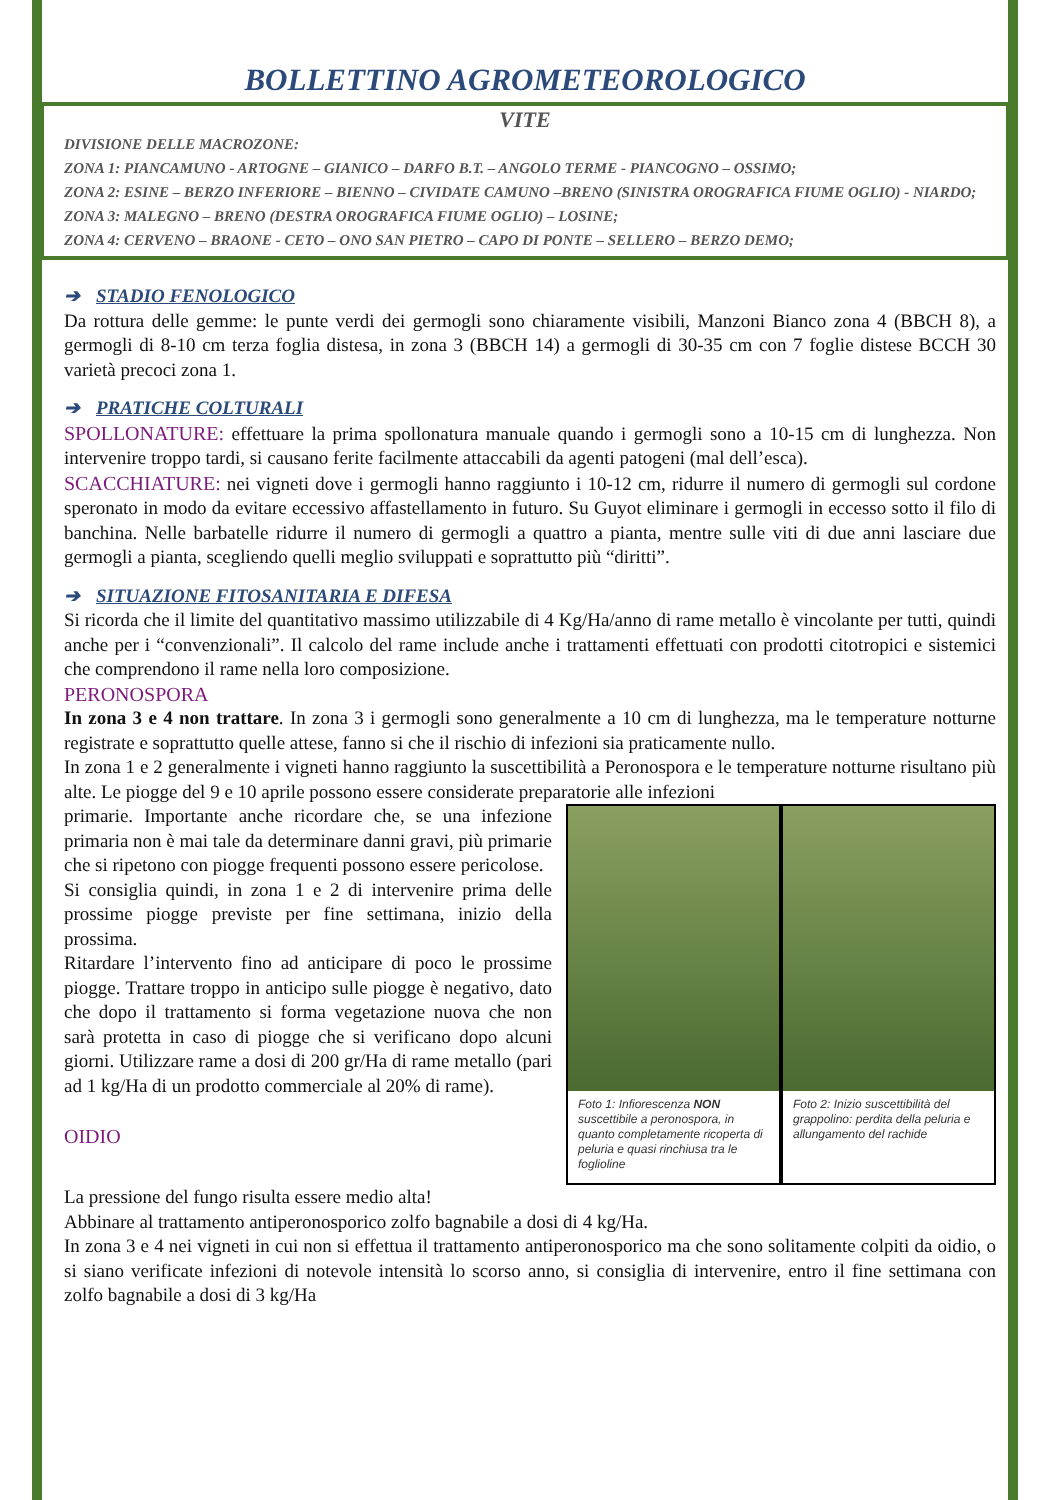BOLLETTINO AGROMETEOROLOGICO
VITE
DIVISIONE DELLE MACROZONE:
ZONA 1: PIANCAMUNO - ARTOGNE – GIANICO – DARFO B.T. – ANGOLO TERME - PIANCOGNO – OSSIMO;
ZONA 2: ESINE – BERZO INFERIORE – BIENNO – CIVIDATE CAMUNO –BRENO (SINISTRA OROGRAFICA FIUME OGLIO) - NIARDO;
ZONA 3: MALEGNO – BRENO (DESTRA OROGRAFICA FIUME OGLIO) – LOSINE;
ZONA 4: CERVENO – BRAONE - CETO – ONO SAN PIETRO – CAPO DI PONTE – SELLERO – BERZO DEMO;
➔ STADIO FENOLOGICO
Da rottura delle gemme: le punte verdi dei germogli sono chiaramente visibili, Manzoni Bianco zona 4 (BBCH 8), a germogli di 8-10 cm terza foglia distesa, in zona 3 (BBCH 14) a germogli di 30-35 cm con 7 foglie distese BCCH 30 varietà precoci zona 1.
➔ PRATICHE COLTURALI
SPOLLONATURE: effettuare la prima spollonatura manuale quando i germogli sono a 10-15 cm di lunghezza. Non intervenire troppo tardi, si causano ferite facilmente attaccabili da agenti patogeni (mal dell’esca).
SCACCHIATURE: nei vigneti dove i germogli hanno raggiunto i 10-12 cm, ridurre il numero di germogli sul cordone speronato in modo da evitare eccessivo affastellamento in futuro. Su Guyot eliminare i germogli in eccesso sotto il filo di banchina. Nelle barbatelle ridurre il numero di germogli a quattro a pianta, mentre sulle viti di due anni lasciare due germogli a pianta, scegliendo quelli meglio sviluppati e soprattutto più “diritti”.
➔ SITUAZIONE FITOSANITARIA E DIFESA
Si ricorda che il limite del quantitativo massimo utilizzabile di 4 Kg/Ha/anno di rame metallo è vincolante per tutti, quindi anche per i “convenzionali”. Il calcolo del rame include anche i trattamenti effettuati con prodotti citotropici e sistemici che comprendono il rame nella loro composizione.
PERONOSPORA
In zona 3 e 4 non trattare. In zona 3 i germogli sono generalmente a 10 cm di lunghezza, ma le temperature notturne registrate e soprattutto quelle attese, fanno si che il rischio di infezioni sia praticamente nullo.
In zona 1 e 2 generalmente i vigneti hanno raggiunto la suscettibilità a Peronospora e le temperature notturne risultano più alte. Le piogge del 9 e 10 aprile possono essere considerate preparatorie alle infezioni
primarie. Importante anche ricordare che, se una infezione primaria non è mai tale da determinare danni gravi, più primarie che si ripetono con piogge frequenti possono essere pericolose.
Si consiglia quindi, in zona 1 e 2 di intervenire prima delle prossime piogge previste per fine settimana, inizio della prossima.
Ritardare l’intervento fino ad anticipare di poco le prossime piogge. Trattare troppo in anticipo sulle piogge è negativo, dato che dopo il trattamento si forma vegetazione nuova che non sarà protetta in caso di piogge che si verificano dopo alcuni giorni. Utilizzare rame a dosi di 200 gr/Ha di rame metallo (pari ad 1 kg/Ha di un prodotto commerciale al 20% di rame).
OIDIO
Foto 1: Infiorescenza NON suscettibile a peronospora, in quanto completamente ricoperta di peluria e quasi rinchiusa tra le foglioline
Foto 2: Inizio suscettibilità del grappolino: perdita della peluria e allungamento del rachide
La pressione del fungo risulta essere medio alta!
Abbinare al trattamento antiperonosporico zolfo bagnabile a dosi di 4 kg/Ha.
In zona 3 e 4 nei vigneti in cui non si effettua il trattamento antiperonosporico ma che sono solitamente colpiti da oidio, o si siano verificate infezioni di notevole intensità lo scorso anno, si consiglia di intervenire, entro il fine settimana con zolfo bagnabile a dosi di 3 kg/Ha